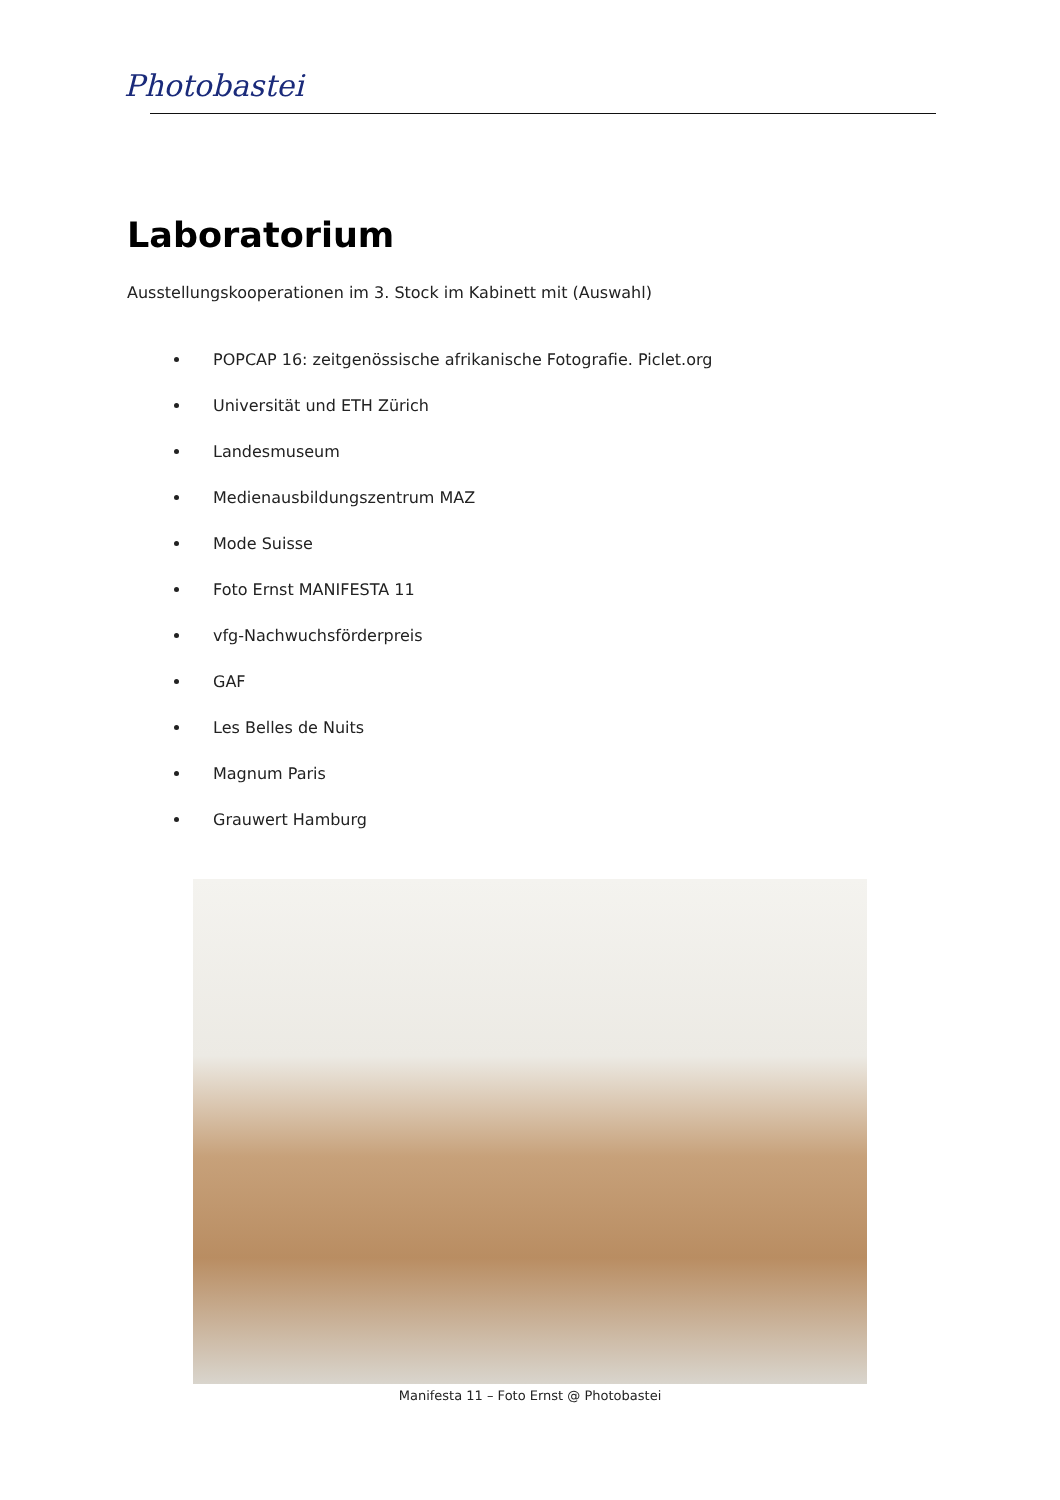Photobastei
Laboratorium
Ausstellungskooperationen im 3. Stock im Kabinett mit (Auswahl)
POPCAP 16: zeitgenössische afrikanische Fotografie. Piclet.org
Universität und ETH Zürich
Landesmuseum
Medienausbildungszentrum MAZ
Mode Suisse
Foto Ernst MANIFESTA 11
vfg-Nachwuchsförderpreis
GAF
Les Belles de Nuits
Magnum Paris
Grauwert Hamburg
Manifesta 11 – Foto Ernst @ Photobastei